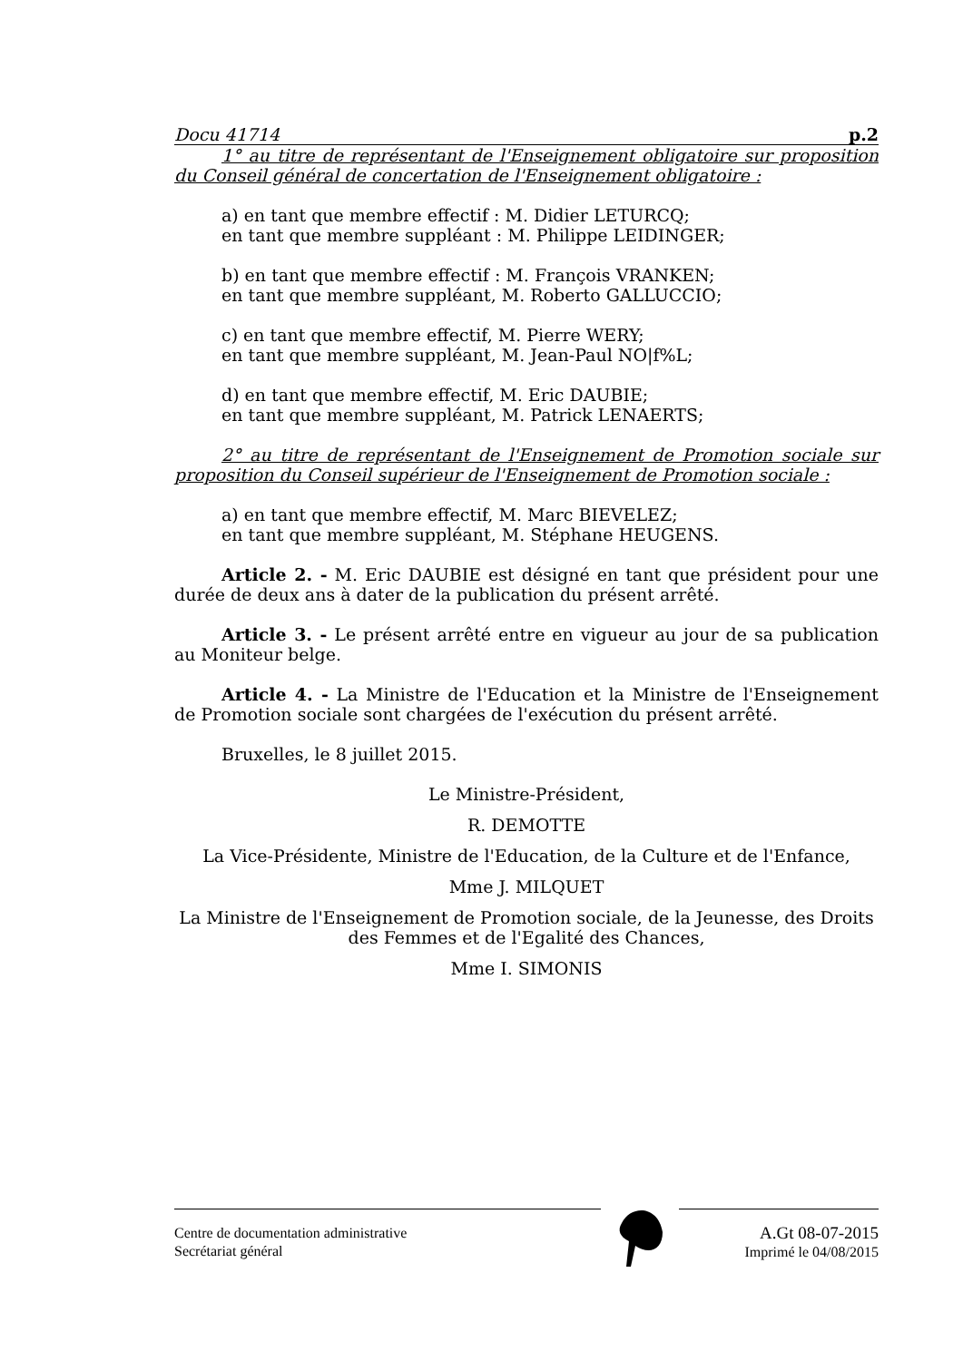Docu 41714 p.2
1° au titre de représentant de l'Enseignement obligatoire sur proposition du Conseil général de concertation de l'Enseignement obligatoire :
a) en tant que membre effectif : M. Didier LETURCQ;
en tant que membre suppléant : M. Philippe LEIDINGER;
b) en tant que membre effectif : M. François VRANKEN;
en tant que membre suppléant, M. Roberto GALLUCCIO;
c) en tant que membre effectif, M. Pierre WERY;
en tant que membre suppléant, M. Jean-Paul NO|f%L;
d) en tant que membre effectif, M. Eric DAUBIE;
en tant que membre suppléant, M. Patrick LENAERTS;
2° au titre de représentant de l'Enseignement de Promotion sociale sur proposition du Conseil supérieur de l'Enseignement de Promotion sociale :
a) en tant que membre effectif, M. Marc BIEVELEZ;
en tant que membre suppléant, M. Stéphane HEUGENS.
Article 2. - M. Eric DAUBIE est désigné en tant que président pour une durée de deux ans à dater de la publication du présent arrêté.
Article 3. - Le présent arrêté entre en vigueur au jour de sa publication au Moniteur belge.
Article 4. - La Ministre de l'Education et la Ministre de l'Enseignement de Promotion sociale sont chargées de l'exécution du présent arrêté.
Bruxelles, le 8 juillet 2015.
Le Ministre-Président,
R. DEMOTTE
La Vice-Présidente, Ministre de l'Education, de la Culture et de l'Enfance,
Mme J. MILQUET
La Ministre de l'Enseignement de Promotion sociale, de la Jeunesse, des Droits des Femmes et de l'Egalité des Chances,
Mme I. SIMONIS
Centre de documentation administrative
Secrétariat général
A.Gt 08-07-2015
Imprimé le 04/08/2015